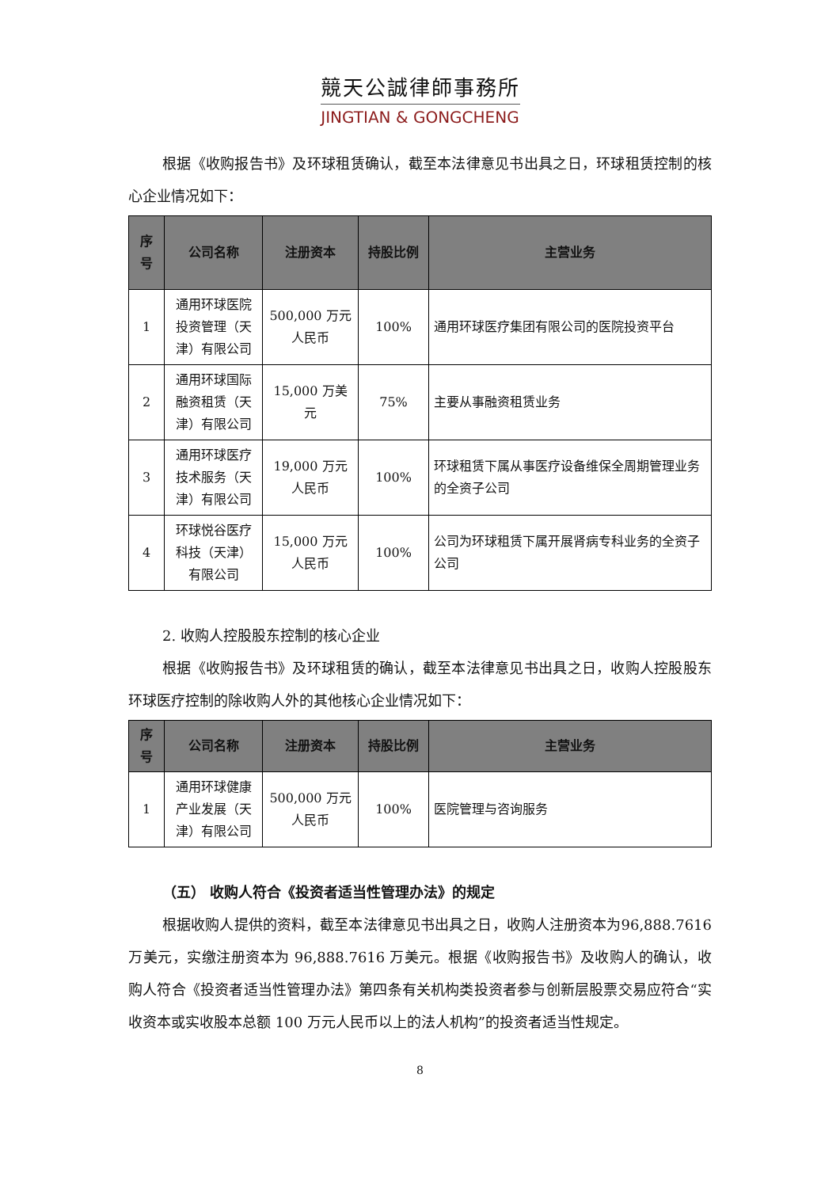競天公誠律師事務所
JINGTIAN & GONGCHENG
根据《收购报告书》及环球租赁确认，截至本法律意见书出具之日，环球租赁控制的核心企业情况如下：
| 序 号 | 公司名称 | 注册资本 | 持股比例 | 主营业务 |
| --- | --- | --- | --- | --- |
| 1 | 通用环球医院投资管理（天津）有限公司 | 500,000 万元人民币 | 100% | 通用环球医疗集团有限公司的医院投资平台 |
| 2 | 通用环球国际融资租赁（天津）有限公司 | 15,000 万美元 | 75% | 主要从事融资租赁业务 |
| 3 | 通用环球医疗技术服务（天津）有限公司 | 19,000 万元人民币 | 100% | 环球租赁下属从事医疗设备维保全周期管理业务的全资子公司 |
| 4 | 环球悦谷医疗科技（天津）有限公司 | 15,000 万元人民币 | 100% | 公司为环球租赁下属开展肾病专科业务的全资子公司 |
2. 收购人控股股东控制的核心企业
根据《收购报告书》及环球租赁的确认，截至本法律意见书出具之日，收购人控股股东环球医疗控制的除收购人外的其他核心企业情况如下：
| 序 号 | 公司名称 | 注册资本 | 持股比例 | 主营业务 |
| --- | --- | --- | --- | --- |
| 1 | 通用环球健康产业发展（天津）有限公司 | 500,000 万元人民币 | 100% | 医院管理与咨询服务 |
（五） 收购人符合《投资者适当性管理办法》的规定
根据收购人提供的资料，截至本法律意见书出具之日，收购人注册资本为96,888.7616 万美元，实缴注册资本为 96,888.7616 万美元。根据《收购报告书》及收购人的确认，收购人符合《投资者适当性管理办法》第四条有关机构类投资者参与创新层股票交易应符合“实收资本或实收股本总额 100 万元人民币以上的法人机构”的投资者适当性规定。
8